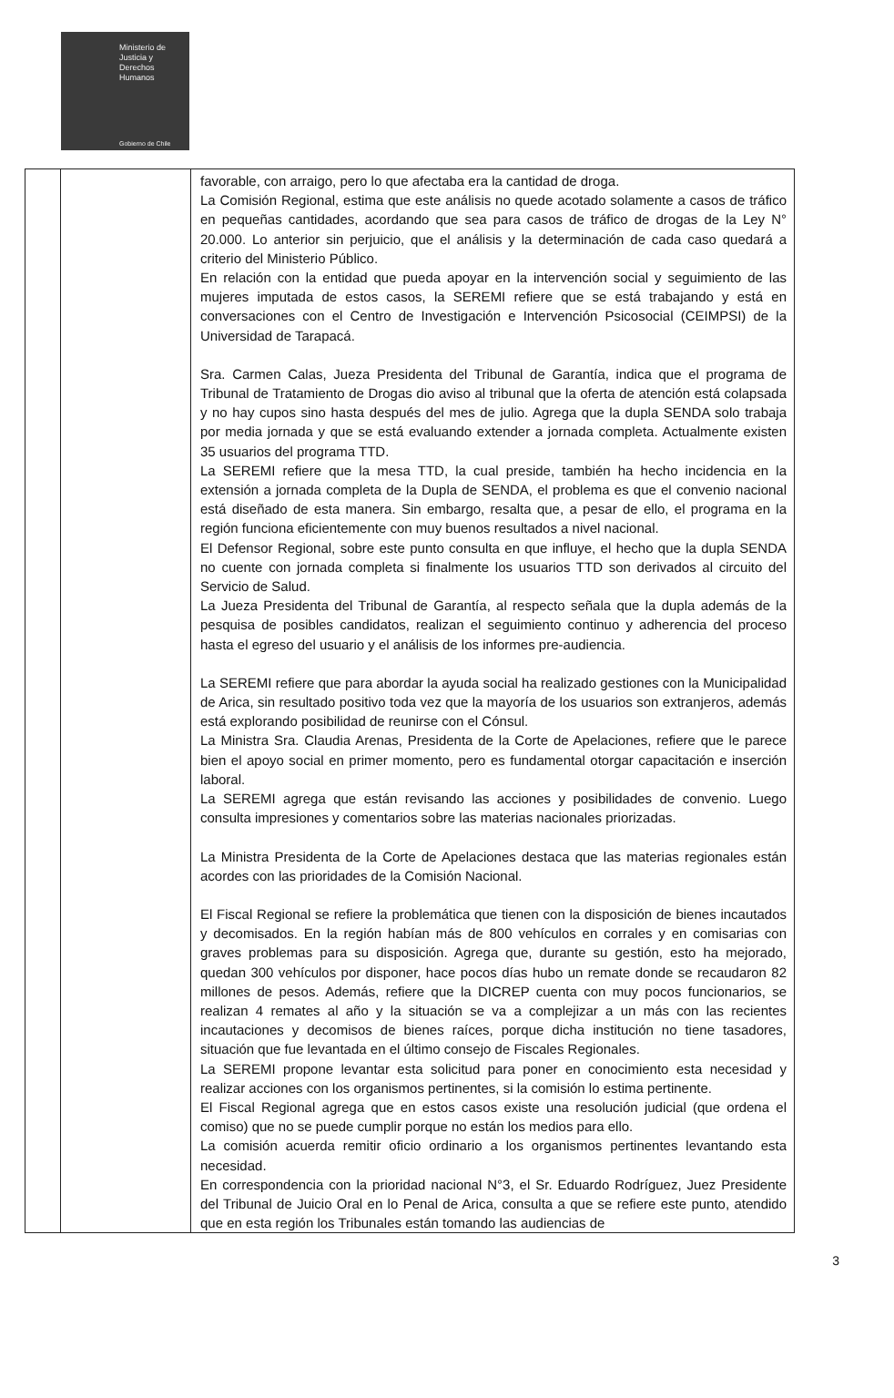Ministerio de
Justicia y
Derechos
Humanos
Gobierno de Chile
| | | favorable, con arraigo, pero lo que afectaba era la cantidad de droga. La Comisión Regional, estima que este análisis no quede acotado solamente a casos de tráfico en pequeñas cantidades, acordando que sea para casos de tráfico de drogas de la Ley N° 20.000. Lo anterior sin perjuicio, que el análisis y la determinación de cada caso quedará a criterio del Ministerio Público. En relación con la entidad que pueda apoyar en la intervención social y seguimiento de las mujeres imputada de estos casos, la SEREMI refiere que se está trabajando y está en conversaciones con el Centro de Investigación e Intervención Psicosocial (CEIMPSI) de la Universidad de Tarapacá. Sra. Carmen Calas, Jueza Presidenta del Tribunal de Garantía, indica que el programa de Tribunal de Tratamiento de Drogas dio aviso al tribunal que la oferta de atención está colapsada y no hay cupos sino hasta después del mes de julio. Agrega que la dupla SENDA solo trabaja por media jornada y que se está evaluando extender a jornada completa. Actualmente existen 35 usuarios del programa TTD. La SEREMI refiere que la mesa TTD, la cual preside, también ha hecho incidencia en la extensión a jornada completa de la Dupla de SENDA, el problema es que el convenio nacional está diseñado de esta manera. Sin embargo, resalta que, a pesar de ello, el programa en la región funciona eficientemente con muy buenos resultados a nivel nacional. El Defensor Regional, sobre este punto consulta en que influye, el hecho que la dupla SENDA no cuente con jornada completa si finalmente los usuarios TTD son derivados al circuito del Servicio de Salud. La Jueza Presidenta del Tribunal de Garantía, al respecto señala que la dupla además de la pesquisa de posibles candidatos, realizan el seguimiento continuo y adherencia del proceso hasta el egreso del usuario y el análisis de los informes pre-audiencia. La SEREMI refiere que para abordar la ayuda social ha realizado gestiones con la Municipalidad de Arica, sin resultado positivo toda vez que la mayoría de los usuarios son extranjeros, además está explorando posibilidad de reunirse con el Cónsul. La Ministra Sra. Claudia Arenas, Presidenta de la Corte de Apelaciones, refiere que le parece bien el apoyo social en primer momento, pero es fundamental otorgar capacitación e inserción laboral. La SEREMI agrega que están revisando las acciones y posibilidades de convenio. Luego consulta impresiones y comentarios sobre las materias nacionales priorizadas. La Ministra Presidenta de la Corte de Apelaciones destaca que las materias regionales están acordes con las prioridades de la Comisión Nacional. El Fiscal Regional se refiere la problemática que tienen con la disposición de bienes incautados y decomisados. En la región habían más de 800 vehículos en corrales y en comisarias con graves problemas para su disposición. Agrega que, durante su gestión, esto ha mejorado, quedan 300 vehículos por disponer, hace pocos días hubo un remate donde se recaudaron 82 millones de pesos. Además, refiere que la DICREP cuenta con muy pocos funcionarios, se realizan 4 remates al año y la situación se va a complejizar a un más con las recientes incautaciones y decomisos de bienes raíces, porque dicha institución no tiene tasadores, situación que fue levantada en el último consejo de Fiscales Regionales. La SEREMI propone levantar esta solicitud para poner en conocimiento esta necesidad y realizar acciones con los organismos pertinentes, si la comisión lo estima pertinente. El Fiscal Regional agrega que en estos casos existe una resolución judicial (que ordena el comiso) que no se puede cumplir porque no están los medios para ello. La comisión acuerda remitir oficio ordinario a los organismos pertinentes levantando esta necesidad. En correspondencia con la prioridad nacional N°3, el Sr. Eduardo Rodríguez, Juez Presidente del Tribunal de Juicio Oral en lo Penal de Arica, consulta a que se refiere este punto, atendido que en esta región los Tribunales están tomando las audiencias de |
3